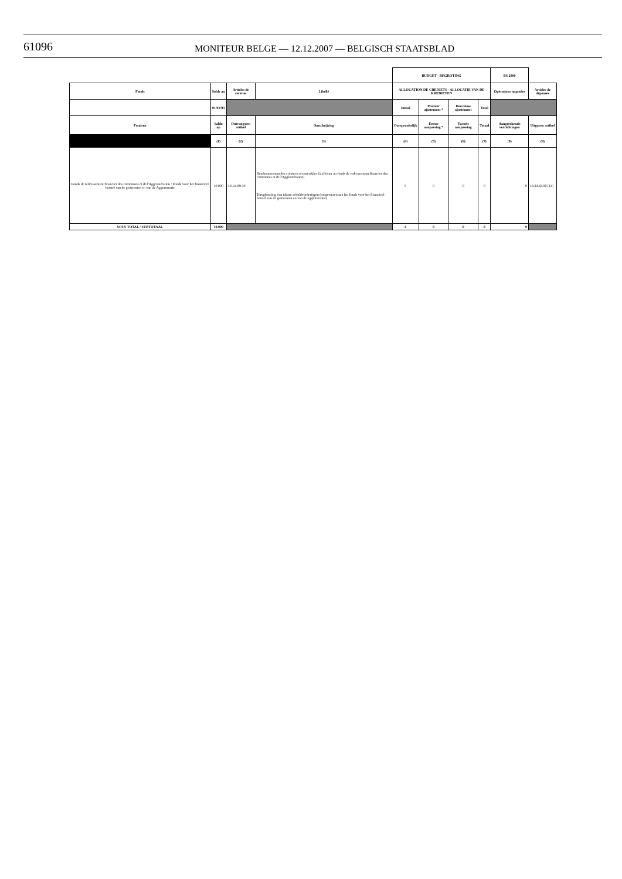61096 MONITEUR BELGE — 12.12.2007 — BELGISCH STAATSBLAD
| | | | | BUDGET - BEGROTING | | | | BS 2000 | |
| Fonds | Solde au | Articles de recettes | Libellé | ALLOCATION DE CREDIETS - ALLOCATIE VAN DE KREDIETEN | | | | Opérations imputées | Articles de dépenses |
| | 01/01/93 | | | Initial | Premier ajustement * | Deuxième ajustement | Total | | |
| Fondsen | Saldo op | Ontvangsten artikel | Omschrijving | Oorspronkelijk | Eerste aanpassing * | Tweede aanpassing | Totaal | Aangerekende verrichtingen | Uitgaven artikel |
| | (1) | (2) | (3) | (4) | (5) | (6) | (7) | (8) | (9) |
| Fonds de redressement financier des communes et de l'Agglomération / Fonds voor het financieel herstel van de gemeenten en van de Aggomeratie | 10.000 | 3.0.14.89.30 | Remboursement des créances recouvrables (à affecter au fonds de redressement financier des communes et de l'Agglomération) Terugbetaling van inbare schuldvorderingen (toegewezen aan het fonds voor het financieel herstel van de gemeenten en van de agglomeratie) | 0 | 0 | 0 | 0 | 0 | 14.24.43.90 (14) |
| SOUS TOTAL / SUBTOTAAL | 10.000 | | | 0 | 0 | 0 | 0 | 0 | |